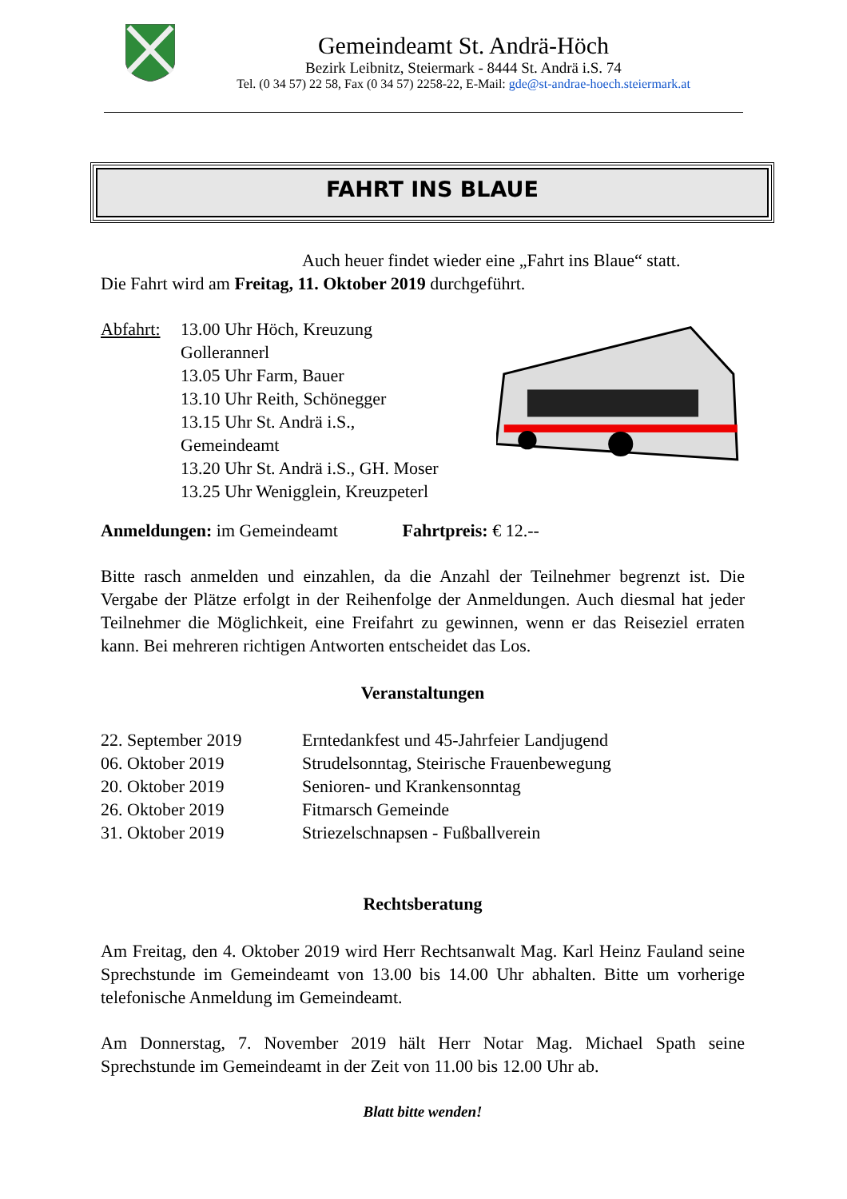Gemeindeamt St. Andrä-Höch
Bezirk Leibnitz, Steiermark - 8444 St. Andrä i.S. 74
Tel. (0 34 57) 22 58, Fax (0 34 57) 2258-22, E-Mail: gde@st-andrae-hoech.steiermark.at
FAHRT INS BLAUE
Auch heuer findet wieder eine „Fahrt ins Blaue“ statt.
Die Fahrt wird am Freitag, 11. Oktober 2019 durchgeführt.
Abfahrt: 13.00 Uhr Höch, Kreuzung Gollerannerl 13.05 Uhr Farm, Bauer 13.10 Uhr Reith, Schönegger 13.15 Uhr St. Andrä i.S., Gemeindeamt 13.20 Uhr St. Andrä i.S., GH. Moser 13.25 Uhr Wenigglein, Kreuzpeterl
Anmeldungen: im Gemeindeamt Fahrtpreis: € 12.--
Bitte rasch anmelden und einzahlen, da die Anzahl der Teilnehmer begrenzt ist. Die Vergabe der Plätze erfolgt in der Reihenfolge der Anmeldungen. Auch diesmal hat jeder Teilnehmer die Möglichkeit, eine Freifahrt zu gewinnen, wenn er das Reiseziel erraten kann. Bei mehreren richtigen Antworten entscheidet das Los.
Veranstaltungen
22. September 2019 Erntedankfest und 45-Jahrfeier Landjugend 06. Oktober 2019 Strudelsonntag, Steirische Frauenbewegung 20. Oktober 2019 Senioren- und Krankensonntag 26. Oktober 2019 Fitmarsch Gemeinde 31. Oktober 2019 Striezelschnapsen - Fußballverein
Rechtsberatung
Am Freitag, den 4. Oktober 2019 wird Herr Rechtsanwalt Mag. Karl Heinz Fauland seine Sprechstunde im Gemeindeamt von 13.00 bis 14.00 Uhr abhalten. Bitte um vorherige telefonische Anmeldung im Gemeindeamt.
Am Donnerstag, 7. November 2019 hält Herr Notar Mag. Michael Spath seine Sprechstunde im Gemeindeamt in der Zeit von 11.00 bis 12.00 Uhr ab.
Blatt bitte wenden!